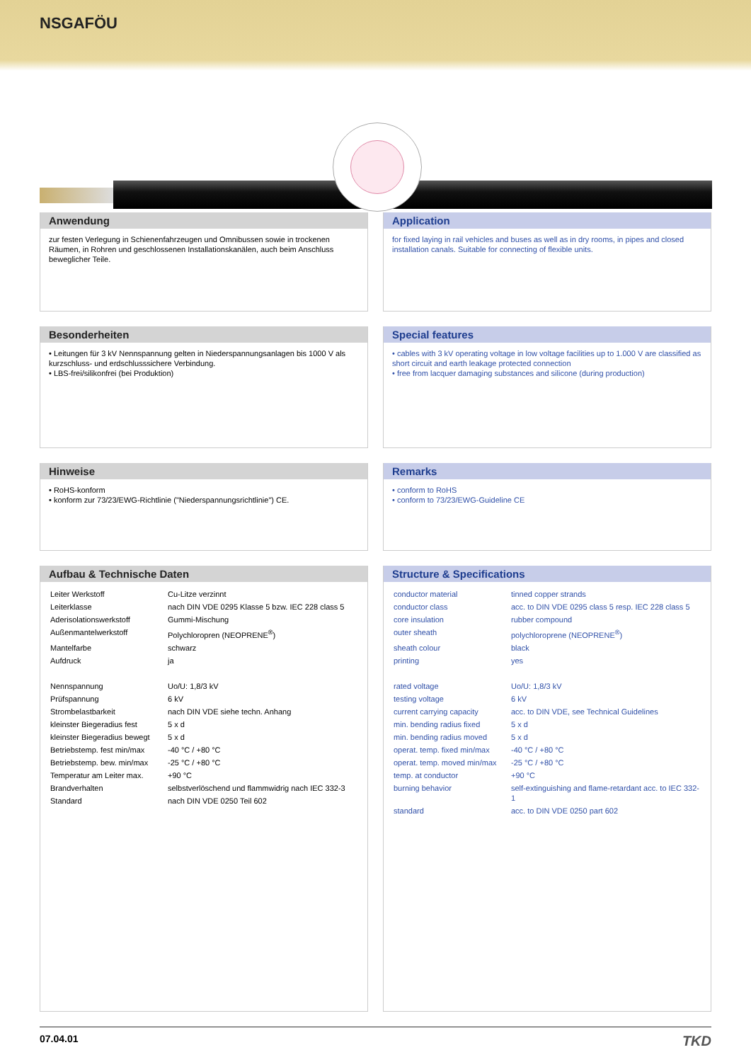NSGAFÖU
Anwendung
zur festen Verlegung in Schienenfahrzeugen und Omnibussen sowie in trockenen Räumen, in Rohren und geschlossenen Installationskanälen, auch beim Anschluss beweglicher Teile.
Application
for fixed laying in rail vehicles and buses as well as in dry rooms, in pipes and closed installation canals. Suitable for connecting of flexible units.
Besonderheiten
• Leitungen für 3 kV Nennspannung gelten in Niederspannungsanlagen bis 1000 V als kurzschluss- und erdschlusssichere Verbindung.
• LBS-frei/silikonfrei (bei Produktion)
Special features
• cables with 3 kV operating voltage in low voltage facilities up to 1.000 V are classified as short circuit and earth leakage protected connection
• free from lacquer damaging substances and silicone (during production)
Hinweise
• RoHS-konform
• konform zur 73/23/EWG-Richtlinie ("Niederspannungsrichtlinie") CE.
Remarks
• conform to RoHS
• conform to 73/23/EWG-Guideline CE
Aufbau & Technische Daten
| Leiter Werkstoff | Cu-Litze verzinnt |
| Leiterklasse | nach DIN VDE 0295 Klasse 5 bzw. IEC 228 class 5 |
| Aderisolationswerkstoff | Gummi-Mischung |
| Außenmantelwerkstoff | Polychloropren (NEOPRENE<sup>®</sup>) |
| Mantelfarbe | schwarz |
| Aufdruck | ja |
| Nennspannung | Uo/U: 1,8/3 kV |
| Prüfspannung | 6 kV |
| Strombelastbarkeit | nach DIN VDE siehe techn. Anhang |
| kleinster Biegeradius fest | 5 x d |
| kleinster Biegeradius bewegt | 5 x d |
| Betriebstemp. fest min/max | -40 °C / +80 °C |
| Betriebstemp. bew. min/max | -25 °C / +80 °C |
| Temperatur am Leiter max. | +90 °C |
| Brandverhalten | selbstverlöschend und flammwidrig nach IEC 332-3 |
| Standard | nach DIN VDE 0250 Teil 602 |
Structure & Specifications
| conductor material | tinned copper strands |
| conductor class | acc. to DIN VDE 0295 class 5 resp. IEC 228 class 5 |
| core insulation | rubber compound |
| outer sheath | polychloroprene (NEOPRENE<sup>®</sup>) |
| sheath colour | black |
| printing | yes |
| rated voltage | Uo/U: 1,8/3 kV |
| testing voltage | 6 kV |
| current carrying capacity | acc. to DIN VDE, see Technical Guidelines |
| min. bending radius fixed | 5 x d |
| min. bending radius moved | 5 x d |
| operat. temp. fixed min/max | -40 °C / +80 °C |
| operat. temp. moved min/max | -25 °C / +80 °C |
| temp. at conductor | +90 °C |
| burning behavior | self-extinguishing and flame-retardant acc. to IEC 332-1 |
| standard | acc. to DIN VDE 0250 part 602 |
07.04.01 TKD